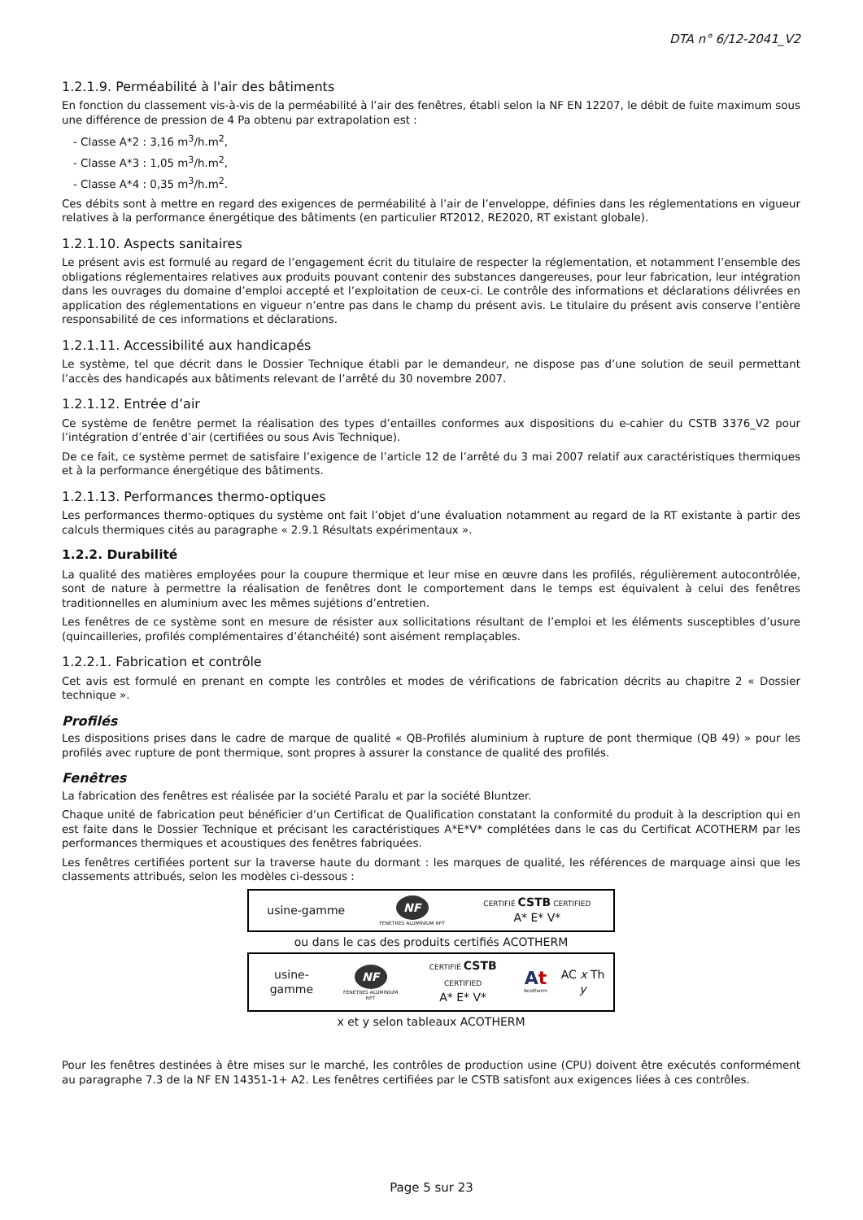DTA n° 6/12-2041_V2
1.2.1.9. Perméabilité à l'air des bâtiments
En fonction du classement vis-à-vis de la perméabilité à l’air des fenêtres, établi selon la NF EN 12207, le débit de fuite maximum sous une différence de pression de 4 Pa obtenu par extrapolation est :
- Classe A*2 : 3,16 m<sup>3</sup>/h.m<sup>2</sup>,
- Classe A*3 : 1,05 m<sup>3</sup>/h.m<sup>2</sup>,
- Classe A*4 : 0,35 m<sup>3</sup>/h.m<sup>2</sup>.
Ces débits sont à mettre en regard des exigences de perméabilité à l’air de l’enveloppe, définies dans les réglementations en vigueur relatives à la performance énergétique des bâtiments (en particulier RT2012, RE2020, RT existant globale).
1.2.1.10. Aspects sanitaires
Le présent avis est formulé au regard de l’engagement écrit du titulaire de respecter la réglementation, et notamment l’ensemble des obligations réglementaires relatives aux produits pouvant contenir des substances dangereuses, pour leur fabrication, leur intégration dans les ouvrages du domaine d’emploi accepté et l’exploitation de ceux-ci. Le contrôle des informations et déclarations délivrées en application des réglementations en vigueur n’entre pas dans le champ du présent avis. Le titulaire du présent avis conserve l’entière responsabilité de ces informations et déclarations.
1.2.1.11. Accessibilité aux handicapés
Le système, tel que décrit dans le Dossier Technique établi par le demandeur, ne dispose pas d’une solution de seuil permettant l’accès des handicapés aux bâtiments relevant de l’arrêté du 30 novembre 2007.
1.2.1.12. Entrée d’air
Ce système de fenêtre permet la réalisation des types d’entailles conformes aux dispositions du e-cahier du CSTB 3376_V2 pour l’intégration d’entrée d’air (certifiées ou sous Avis Technique).
De ce fait, ce système permet de satisfaire l’exigence de l’article 12 de l’arrêté du 3 mai 2007 relatif aux caractéristiques thermiques et à la performance énergétique des bâtiments.
1.2.1.13. Performances thermo-optiques
Les performances thermo-optiques du système ont fait l’objet d’une évaluation notamment au regard de la RT existante à partir des calculs thermiques cités au paragraphe « 2.9.1 Résultats expérimentaux ».
1.2.2. Durabilité
La qualité des matières employées pour la coupure thermique et leur mise en œuvre dans les profilés, régulièrement autocontrôlée, sont de nature à permettre la réalisation de fenêtres dont le comportement dans le temps est équivalent à celui des fenêtres traditionnelles en aluminium avec les mêmes sujétions d’entretien.
Les fenêtres de ce système sont en mesure de résister aux sollicitations résultant de l’emploi et les éléments susceptibles d’usure (quincailleries, profilés complémentaires d’étanchéité) sont aisément remplaçables.
1.2.2.1. Fabrication et contrôle
Cet avis est formulé en prenant en compte les contrôles et modes de vérifications de fabrication décrits au chapitre 2 « Dossier technique ».
Profilés
Les dispositions prises dans le cadre de marque de qualité « QB-Profilés aluminium à rupture de pont thermique (QB 49) » pour les profilés avec rupture de pont thermique, sont propres à assurer la constance de qualité des profilés.
Fenêtres
La fabrication des fenêtres est réalisée par la société Paralu et par la société Bluntzer.
Chaque unité de fabrication peut bénéficier d’un Certificat de Qualification constatant la conformité du produit à la description qui en est faite dans le Dossier Technique et précisant les caractéristiques A*E*V* complétées dans le cas du Certificat ACOTHERM par les performances thermiques et acoustiques des fenêtres fabriquées.
Les fenêtres certifiées portent sur la traverse haute du dormant : les marques de qualité, les références de marquage ainsi que les classements attribués, selon les modèles ci-dessous :
| usine-gamme | NF FENETRES ALUMINIUM RPT | CERTIFIÉ CSTB CERTIFIED A* E* V* |
ou dans le cas des produits certifiés ACOTHERM
| usine-gamme | NF FENETRES ALUMINIUM RPT | CERTIFIÉ CSTB CERTIFIED A* E* V* | A t Acotherm | AC x Th y |
x et y selon tableaux ACOTHERM
Pour les fenêtres destinées à être mises sur le marché, les contrôles de production usine (CPU) doivent être exécutés conformément au paragraphe 7.3 de la NF EN 14351-1+ A2. Les fenêtres certifiées par le CSTB satisfont aux exigences liées à ces contrôles.
Page 5 sur 23